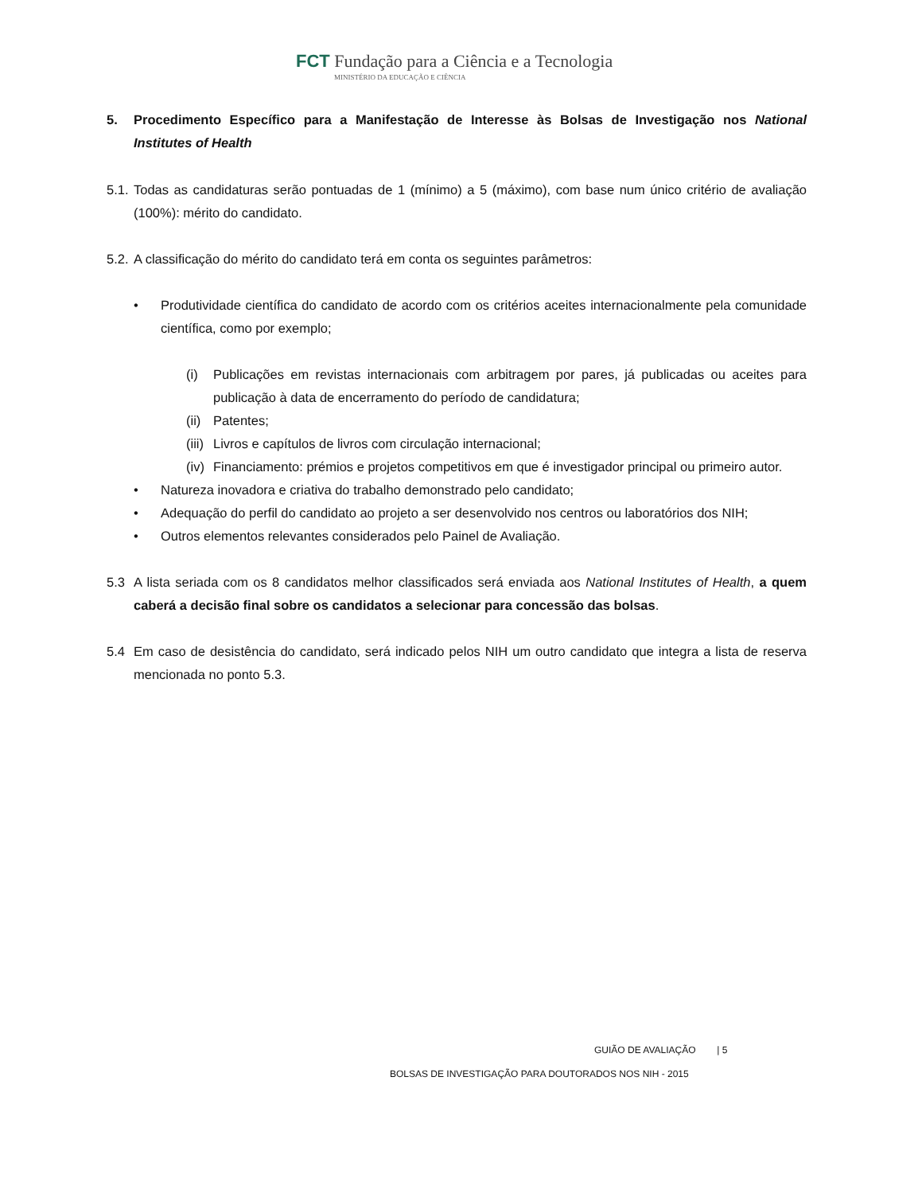FCT Fundação para a Ciência e a Tecnologia
MINISTÉRIO DA EDUCAÇÃO E CIÊNCIA
5. Procedimento Específico para a Manifestação de Interesse às Bolsas de Investigação nos National Institutes of Health
5.1. Todas as candidaturas serão pontuadas de 1 (mínimo) a 5 (máximo), com base num único critério de avaliação (100%): mérito do candidato.
5.2. A classificação do mérito do candidato terá em conta os seguintes parâmetros:
• Produtividade científica do candidato de acordo com os critérios aceites internacionalmente pela comunidade científica, como por exemplo;
(i) Publicações em revistas internacionais com arbitragem por pares, já publicadas ou aceites para publicação à data de encerramento do período de candidatura;
(ii) Patentes;
(iii) Livros e capítulos de livros com circulação internacional;
(iv) Financiamento: prémios e projetos competitivos em que é investigador principal ou primeiro autor.
• Natureza inovadora e criativa do trabalho demonstrado pelo candidato;
• Adequação do perfil do candidato ao projeto a ser desenvolvido nos centros ou laboratórios dos NIH;
• Outros elementos relevantes considerados pelo Painel de Avaliação.
5.3 A lista seriada com os 8 candidatos melhor classificados será enviada aos National Institutes of Health, a quem caberá a decisão final sobre os candidatos a selecionar para concessão das bolsas.
5.4 Em caso de desistência do candidato, será indicado pelos NIH um outro candidato que integra a lista de reserva mencionada no ponto 5.3.
GUIÃO DE AVALIAÇÃO | 5
BOLSAS DE INVESTIGAÇÃO PARA DOUTORADOS NOS NIH - 2015